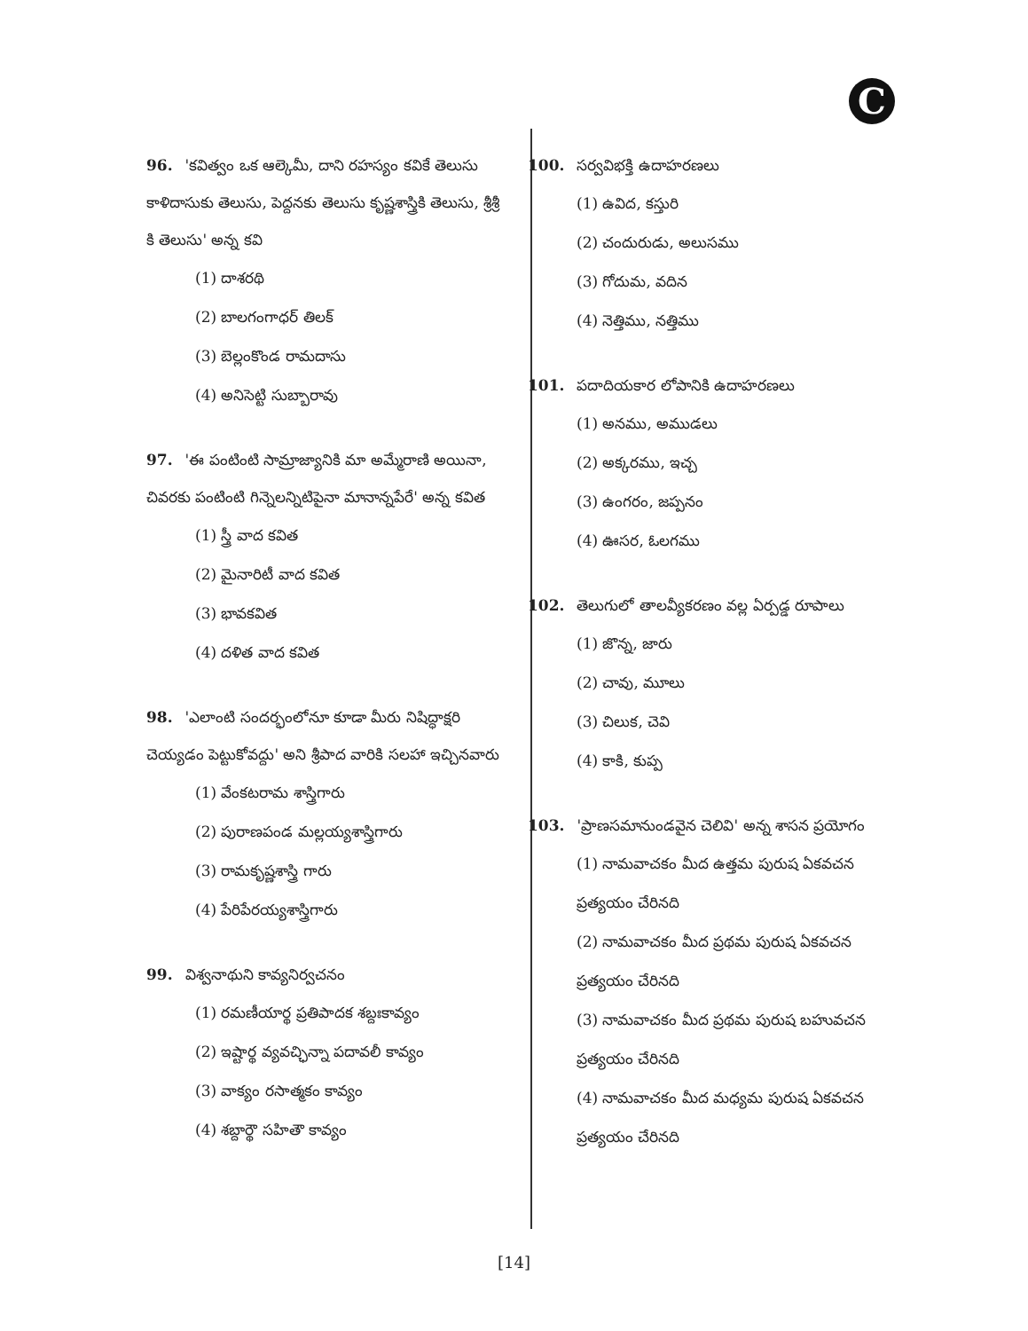C
96. 'కవిత్వం ఒక ఆల్కెమీ, దాని రహస్యం కవికే తెలుసు కాళిదాసుకు తెలుసు, పెద్దనకు తెలుసు కృష్ణశాస్త్రికి తెలుసు, శ్రీశ్రీ కి తెలుసు' అన్న కవి
(1) దాశరథి
(2) బాలగంగాధర్ తిలక్
(3) బెల్లంకొండ రామదాసు
(4) అనిసెట్టి సుబ్బారావు
97. 'ఈ పంటింటి సామ్రాజ్యానికి మా అమ్మేరాణి అయినా, చివరకు పంటింటి గిన్నెలన్నిటిపైనా మానాన్నపేరే' అన్న కవిత
(1) స్త్రీ వాద కవిత
(2) మైనారిటీ వాద కవిత
(3) భావకవిత
(4) దళిత వాద కవిత
98. 'ఎలాంటి సందర్భంలోనూ కూడా మీరు నిషిద్ధాక్షరి చెయ్యడం పెట్టుకోవద్దు' అని శ్రీపాద వారికి సలహా ఇచ్చినవారు
(1) వేంకటరామ శాస్త్రిగారు
(2) పురాణపండ మల్లయ్యశాస్త్రిగారు
(3) రామకృష్ణశాస్త్రి గారు
(4) పేరిపేరయ్యశాస్త్రిగారు
99. విశ్వనాథుని కావ్యనిర్వచనం
(1) రమణీయార్థ ప్రతిపాదక శబ్దఃకావ్యం
(2) ఇష్టార్థ వ్యవచ్ఛిన్నా పదావలీ కావ్యం
(3) వాక్యం రసాత్మకం కావ్యం
(4) శబ్దార్థౌ సహితౌ కావ్యం
100. సర్వవిభక్తి ఉదాహరణలు
(1) ఉవిద, కస్తురి
(2) చందురుడు, అలుసము
(3) గోదుమ, వదిన
(4) నెత్తిము, నత్తిము
101. పదాదియకార లోపానికి ఉదాహరణలు
(1) అనము, అముడలు
(2) అక్కరము, ఇచ్చ
(3) ఉంగరం, జప్పనం
(4) ఊసర, ఓలగము
102. తెలుగులో తాలవ్యీకరణం వల్ల ఏర్పడ్డ రూపాలు
(1) జొన్న, జారు
(2) చావు, మూలు
(3) చిలుక, చెవి
(4) కాకి, కుప్ప
103. 'ప్రాణసమానుండవైన చెలివి' అన్న శాసన ప్రయోగం
(1) నామవాచకం మీద ఉత్తమ పురుష ఏకవచన ప్రత్యయం చేరినది
(2) నామవాచకం మీద ప్రథమ పురుష ఏకవచన ప్రత్యయం చేరినది
(3) నామవాచకం మీద ప్రథమ పురుష బహువచన ప్రత్యయం చేరినది
(4) నామవాచకం మీద మధ్యమ పురుష ఏకవచన ప్రత్యయం చేరినది
[14]